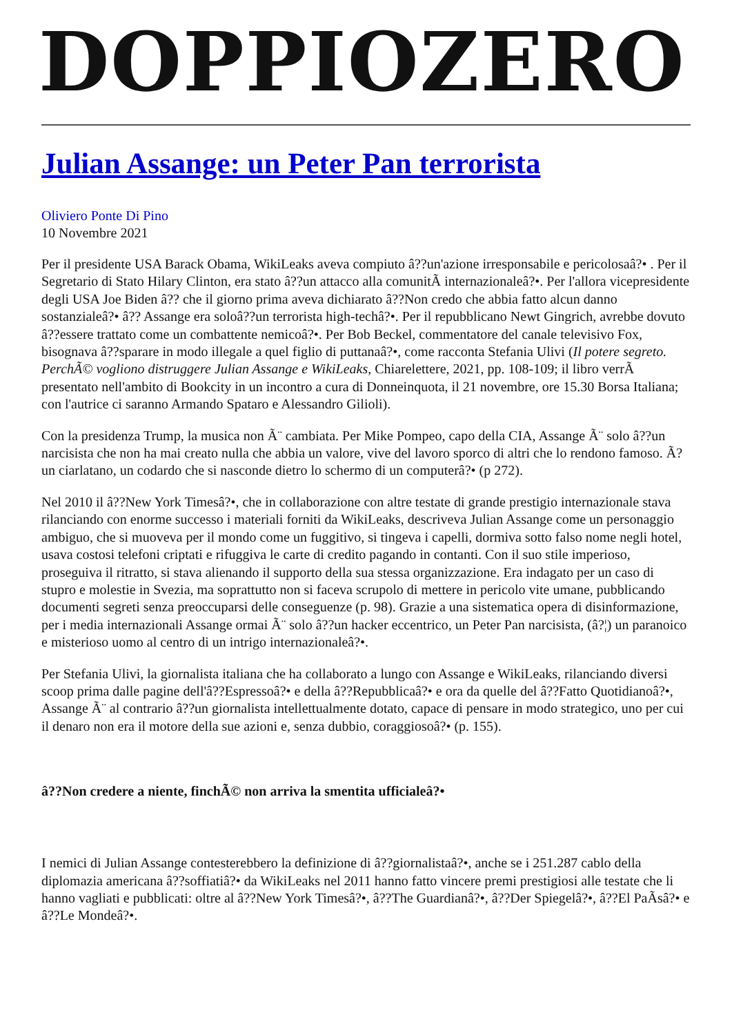DOPPIOZERO
Julian Assange: un Peter Pan terrorista
Oliviero Ponte Di Pino
10 Novembre 2021
Per il presidente USA Barack Obama, WikiLeaks aveva compiuto â??un'azione irresponsabile e pericolosaâ?• . Per il Segretario di Stato Hilary Clinton, era stato â??un attacco alla comunitÃ internazionaleâ?•. Per l'allora vicepresidente degli USA Joe Biden â?? che il giorno prima aveva dichiarato â??Non credo che abbia fatto alcun danno sostanzialeâ?• â?? Assange era soloâ??un terrorista high-techâ?•. Per il repubblicano Newt Gingrich, avrebbe dovuto â??essere trattato come un combattente nemicoâ?•. Per Bob Beckel, commentatore del canale televisivo Fox, bisognava â??sparare in modo illegale a quel figlio di puttanaâ?•, come racconta Stefania Ulivi (Il potere segreto. PerchÃ© vogliono distruggere Julian Assange e WikiLeaks, Chiarelettere, 2021, pp. 108-109; il libro verrÃ presentato nell'ambito di Bookcity in un incontro a cura di Donneinquota, il 21 novembre, ore 15.30 Borsa Italiana; con l'autrice ci saranno Armando Spataro e Alessandro Gilioli).
Con la presidenza Trump, la musica non Ã¨ cambiata. Per Mike Pompeo, capo della CIA, Assange Ã¨ solo â??un narcisista che non ha mai creato nulla che abbia un valore, vive del lavoro sporco di altri che lo rendono famoso. Ã? un ciarlatano, un codardo che si nasconde dietro lo schermo di un computerâ?• (p 272).
Nel 2010 il â??New York Timesâ?•, che in collaborazione con altre testate di grande prestigio internazionale stava rilanciando con enorme successo i materiali forniti da WikiLeaks, descriveva Julian Assange come un personaggio ambiguo, che si muoveva per il mondo come un fuggitivo, si tingeva i capelli, dormiva sotto falso nome negli hotel, usava costosi telefoni criptati e rifuggiva le carte di credito pagando in contanti. Con il suo stile imperioso, proseguiva il ritratto, si stava alienando il supporto della sua stessa organizzazione. Era indagato per un caso di stupro e molestie in Svezia, ma soprattutto non si faceva scrupolo di mettere in pericolo vite umane, pubblicando documenti segreti senza preoccuparsi delle conseguenze (p. 98). Grazie a una sistematica opera di disinformazione, per i media internazionali Assange ormai Ã¨ solo â??un hacker eccentrico, un Peter Pan narcisista, (â?¦) un paranoico e misterioso uomo al centro di un intrigo internazionaleâ?•.
Per Stefania Ulivi, la giornalista italiana che ha collaborato a lungo con Assange e WikiLeaks, rilanciando diversi scoop prima dalle pagine dell'â??Espressoâ?• e della â??Repubblicaâ?• e ora da quelle del â??Fatto Quotidianoâ?•, Assange Ã¨ al contrario â??un giornalista intellettualmente dotato, capace di pensare in modo strategico, uno per cui il denaro non era il motore della sue azioni e, senza dubbio, coraggiosoâ?• (p. 155).
â??Non credere a niente, finchÃ© non arriva la smentita ufficialeâ?•
I nemici di Julian Assange contesterebbero la definizione di â??giornalistaâ?•, anche se i 251.287 cablo della diplomazia americana â??soffiatiâ?• da WikiLeaks nel 2011 hanno fatto vincere premi prestigiosi alle testate che li hanno vagliati e pubblicati: oltre al â??New York Timesâ?•, â??The Guardianâ?•, â??Der Spiegelâ?•, â??El PaÃsâ?• e â??Le Mondeâ?•.